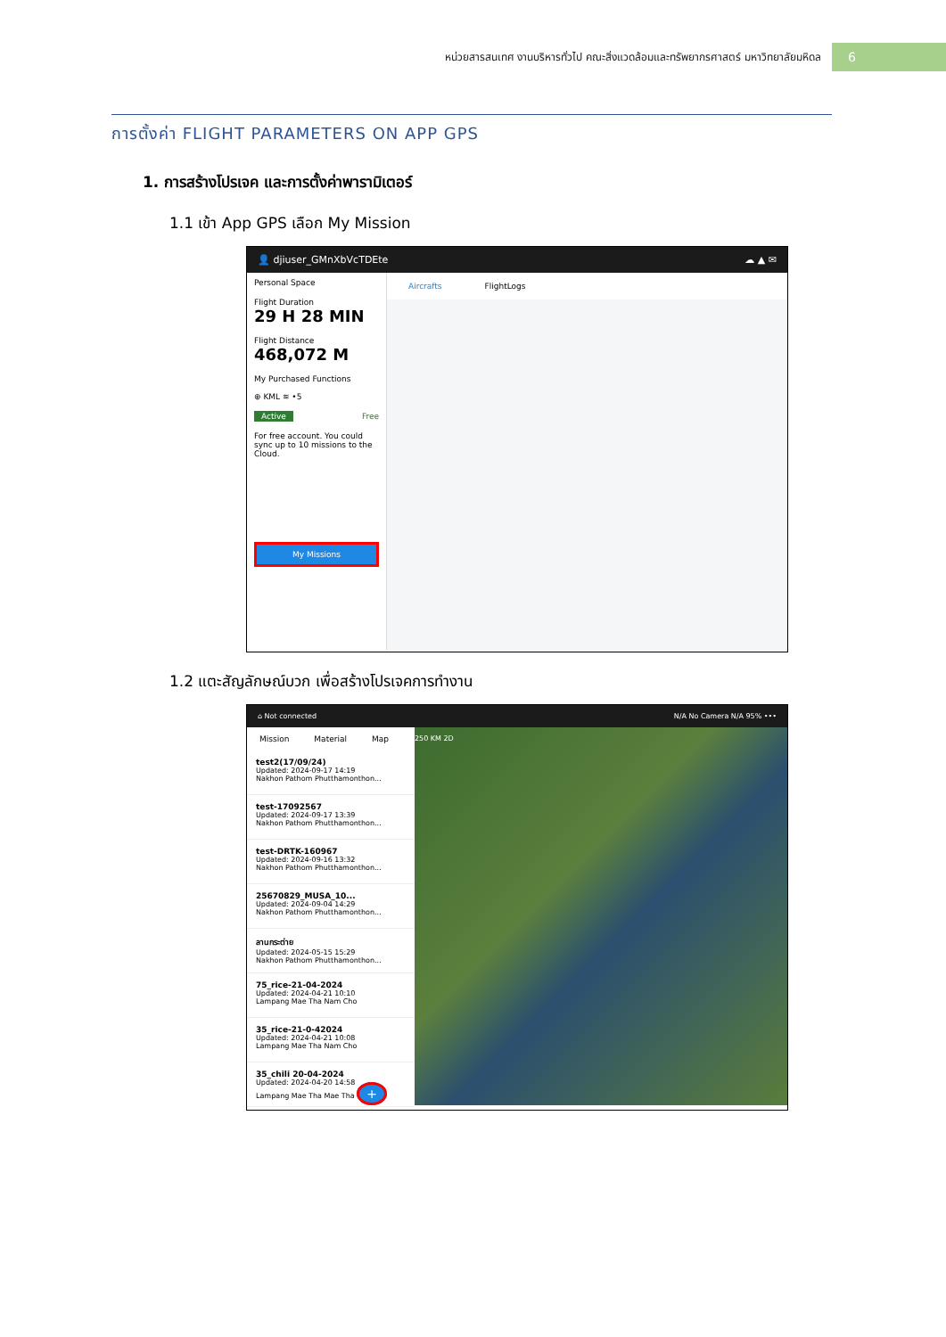หน่วยสารสนเทศ งานบริหารทั่วไป คณะสิ่งแวดล้อมและทรัพยากรศาสตร์ มหาวิทยาลัยมหิดล
6
การตั้งค่า FLIGHT PARAMETERS ON APP GPS
1. การสร้างโปรเจค และการตั้งค่าพารามิเตอร์
1.1 เข้า App GPS เลือก My Mission
👤 djiuser_GMnXbVcTDEte ☁ ▲ ✉
Personal Space
Flight Duration
29 H 28 MIN
Flight Distance
468,072 M
My Purchased Functions
⊕ KML ≋ •5
Active Free
For free account. You could sync up to 10 missions to the Cloud.
My Missions
Aircrafts FlightLogs
1.2 แตะสัญลักษณ์บวก เพื่อสร้างโปรเจคการทำงาน
⌂ Not connected N/A No Camera N/A 95% •••
Mission Material Map
test2(17/09/24)
Updated: 2024-09-17 14:19
Nakhon Pathom Phutthamonthon...
test-17092567
Updated: 2024-09-17 13:39
Nakhon Pathom Phutthamonthon...
test-DRTK-160967
Updated: 2024-09-16 13:32
Nakhon Pathom Phutthamonthon...
25670829_MUSA_10...
Updated: 2024-09-04 14:29
Nakhon Pathom Phutthamonthon...
ลานกระต่าย
Updated: 2024-05-15 15:29
Nakhon Pathom Phutthamonthon...
75_rice-21-04-2024
Updated: 2024-04-21 10:10
Lampang Mae Tha Nam Cho
35_rice-21-0-42024
Updated: 2024-04-21 10:08
Lampang Mae Tha Nam Cho
35_chili 20-04-2024
Updated: 2024-04-20 14:58
Lampang Mae Tha Mae Tha +
250 KM 2D